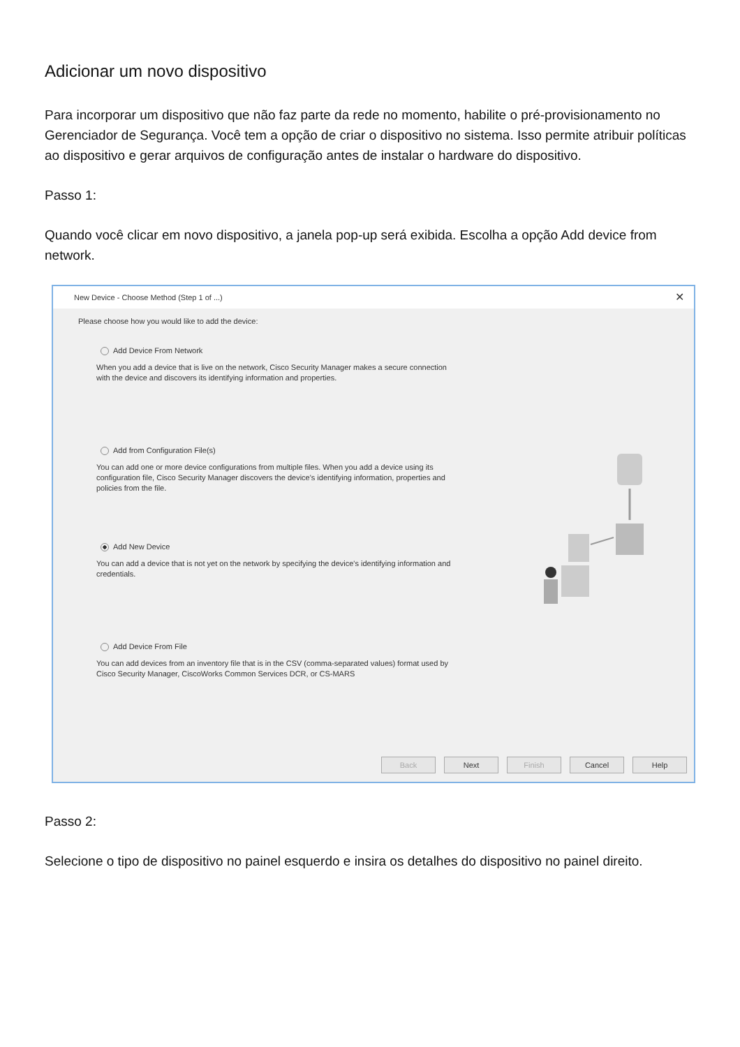Adicionar um novo dispositivo
Para incorporar um dispositivo que não faz parte da rede no momento, habilite o pré-provisionamento no Gerenciador de Segurança. Você tem a opção de criar o dispositivo no sistema. Isso permite atribuir políticas ao dispositivo e gerar arquivos de configuração antes de instalar o hardware do dispositivo.
Passo 1:
Quando você clicar em novo dispositivo, a janela pop-up será exibida. Escolha a opção Add device from network.
New Device - Choose Method (Step 1 of ...) ✕
Please choose how you would like to add the device:
Add Device From Network
When you add a device that is live on the network, Cisco Security Manager makes a secure connection with the device and discovers its identifying information and properties.
Add from Configuration File(s)
You can add one or more device configurations from multiple files. When you add a device using its configuration file, Cisco Security Manager discovers the device's identifying information, properties and policies from the file.
Add New Device
You can add a device that is not yet on the network by specifying the device's identifying information and credentials.
Add Device From File
You can add devices from an inventory file that is in the CSV (comma-separated values) format used by Cisco Security Manager, CiscoWorks Common Services DCR, or CS-MARS
Back Next Finish Cancel Help
Passo 2:
Selecione o tipo de dispositivo no painel esquerdo e insira os detalhes do dispositivo no painel direito.